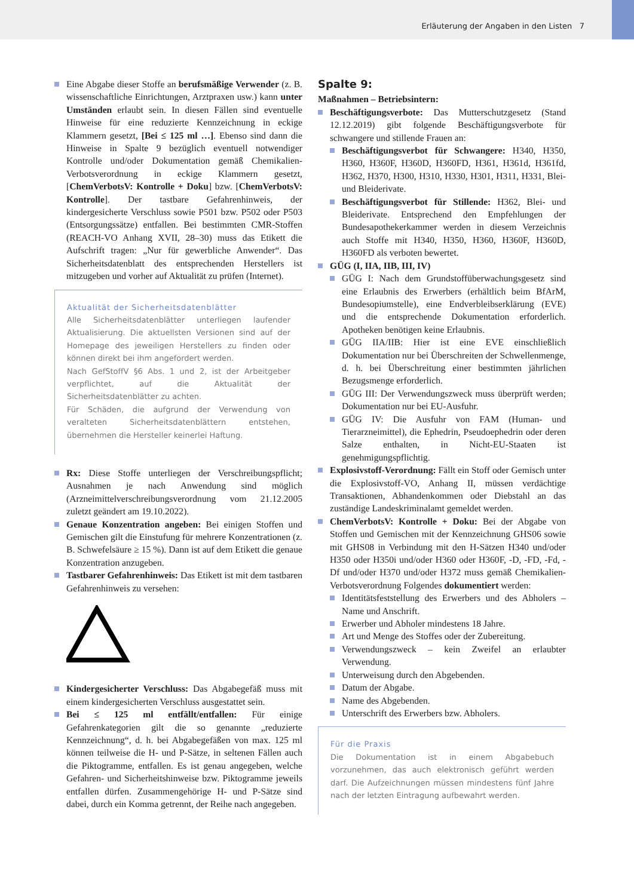Erläuterung der Angaben in den Listen 7
Eine Abgabe dieser Stoffe an berufsmäßige Verwender (z. B. wissenschaftliche Einrichtungen, Arztpraxen usw.) kann unter Umständen erlaubt sein. In diesen Fällen sind eventuelle Hinweise für eine reduzierte Kennzeichnung in eckige Klammern gesetzt, [Bei ≤ 125 ml …]. Ebenso sind dann die Hinweise in Spalte 9 bezüglich eventuell notwendiger Kontrolle und/oder Dokumentation gemäß Chemikalien-Verbotsverordnung in eckige Klammern gesetzt, [ChemVerbotsV: Kontrolle + Doku] bzw. [ChemVerbotsV: Kontrolle]. Der tastbare Gefahrenhinweis, der kindergesicherte Verschluss sowie P501 bzw. P502 oder P503 (Entsorgungssätze) entfallen. Bei bestimmten CMR-Stoffen (REACH-VO Anhang XVII, 28–30) muss das Etikett die Aufschrift tragen: „Nur für gewerbliche Anwender“. Das Sicherheitsdatenblatt des entsprechenden Herstellers ist mitzugeben und vorher auf Aktualität zu prüfen (Internet).
Aktualität der Sicherheitsdatenblätter
Alle Sicherheitsdatenblätter unterliegen laufender Aktualisierung. Die aktuellsten Versionen sind auf der Homepage des jeweiligen Herstellers zu finden oder können direkt bei ihm angefordert werden.
Nach GefStoffV §6 Abs. 1 und 2, ist der Arbeitgeber verpflichtet, auf die Aktualität der Sicherheitsdatenblätter zu achten.
Für Schäden, die aufgrund der Verwendung von veralteten Sicherheitsdatenblättern entstehen, übernehmen die Hersteller keinerlei Haftung.
Rx: Diese Stoffe unterliegen der Verschreibungspflicht; Ausnahmen je nach Anwendung sind möglich (Arzneimittelverschreibungsverordnung vom 21.12.2005 zuletzt geändert am 19.10.2022).
Genaue Konzentration angeben: Bei einigen Stoffen und Gemischen gilt die Einstufung für mehrere Konzentrationen (z. B. Schwefelsäure ≥ 15 %). Dann ist auf dem Etikett die genaue Konzentration anzugeben.
Tastbarer Gefahrenhinweis: Das Etikett ist mit dem tastbaren Gefahrenhinweis zu versehen:
Kindergesicherter Verschluss: Das Abgabegefäß muss mit einem kindergesicherten Verschluss ausgestattet sein.
Bei ≤ 125 ml entfällt/entfallen: Für einige Gefahrenkategorien gilt die so genannte „reduzierte Kennzeichnung“, d. h. bei Abgabegefäßen von max. 125 ml können teilweise die H- und P-Sätze, in seltenen Fällen auch die Piktogramme, entfallen. Es ist genau angegeben, welche Gefahren- und Sicherheitshinweise bzw. Piktogramme jeweils entfallen dürfen. Zusammengehörige H- und P-Sätze sind dabei, durch ein Komma getrennt, der Reihe nach angegeben.
Spalte 9:
Maßnahmen – Betriebsintern:
Beschäftigungsverbote: Das Mutterschutzgesetz (Stand 12.12.2019) gibt folgende Beschäftigungsverbote für schwangere und stillende Frauen an:
Beschäftigungsverbot für Schwangere: H340, H350, H360, H360F, H360D, H360FD, H361, H361d, H361fd, H362, H370, H300, H310, H330, H301, H311, H331, Blei- und Bleiderivate.
Beschäftigungsverbot für Stillende: H362, Blei- und Bleiderivate. Entsprechend den Empfehlungen der Bundesapothekerkammer werden in diesem Verzeichnis auch Stoffe mit H340, H350, H360, H360F, H360D, H360FD als verboten bewertet.
GÜG (I, IIA, IIB, III, IV)
GÜG I: Nach dem Grundstoffüberwachungsgesetz sind eine Erlaubnis des Erwerbers (erhältlich beim BfArM, Bundesopiumstelle), eine Endverbleibserklärung (EVE) und die entsprechende Dokumentation erforderlich. Apotheken benötigen keine Erlaubnis.
GÜG IIA/IIB: Hier ist eine EVE einschließlich Dokumentation nur bei Überschreiten der Schwellenmenge, d. h. bei Überschreitung einer bestimmten jährlichen Bezugsmenge erforderlich.
GÜG III: Der Verwendungszweck muss überprüft werden; Dokumentation nur bei EU-Ausfuhr.
GÜG IV: Die Ausfuhr von FAM (Human- und Tierarzneimittel), die Ephedrin, Pseudoephedrin oder deren Salze enthalten, in Nicht-EU-Staaten ist genehmigungspflichtig.
Explosivstoff-Verordnung: Fällt ein Stoff oder Gemisch unter die Explosivstoff-VO, Anhang II, müssen verdächtige Transaktionen, Abhandenkommen oder Diebstahl an das zuständige Landeskriminalamt gemeldet werden.
ChemVerbotsV: Kontrolle + Doku: Bei der Abgabe von Stoffen und Gemischen mit der Kennzeichnung GHS06 sowie mit GHS08 in Verbindung mit den H-Sätzen H340 und/oder H350 oder H350i und/oder H360 oder H360F, -D, -FD, -Fd, -Df und/oder H370 und/oder H372 muss gemäß Chemikalien-Verbotsverordnung Folgendes dokumentiert werden:
Identitätsfeststellung des Erwerbers und des Abholers – Name und Anschrift.
Erwerber und Abholer mindestens 18 Jahre.
Art und Menge des Stoffes oder der Zubereitung.
Verwendungszweck – kein Zweifel an erlaubter Verwendung.
Unterweisung durch den Abgebenden.
Datum der Abgabe.
Name des Abgebenden.
Unterschrift des Erwerbers bzw. Abholers.
Für die Praxis
Die Dokumentation ist in einem Abgabebuch vorzunehmen, das auch elektronisch geführt werden darf. Die Aufzeichnungen müssen mindestens fünf Jahre nach der letzten Eintragung aufbewahrt werden.